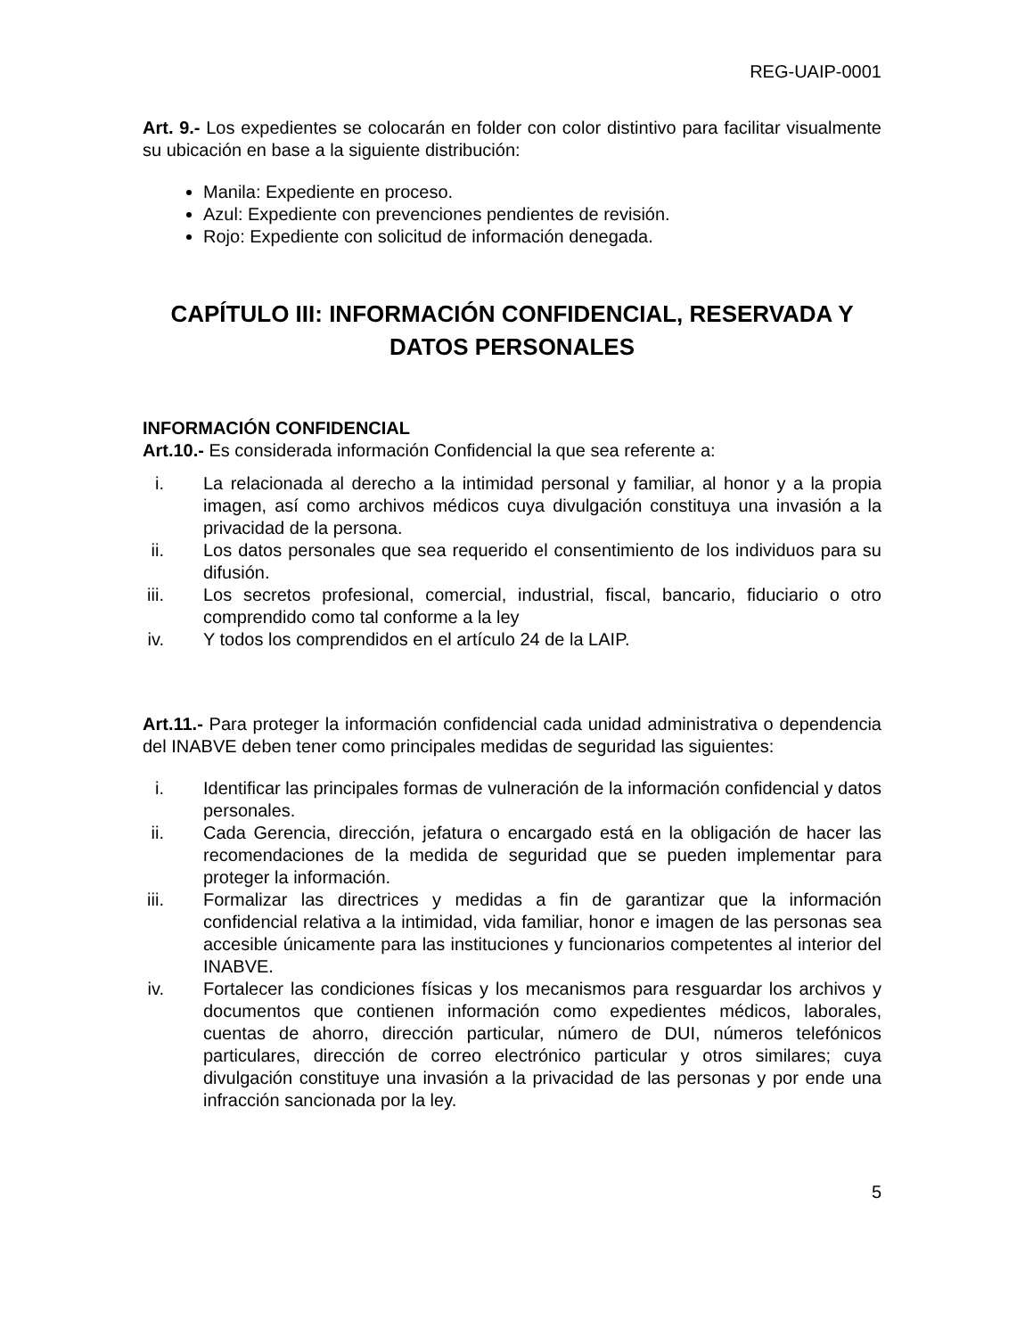REG-UAIP-0001
Art. 9.- Los expedientes se colocarán en folder con color distintivo para facilitar visualmente su ubicación en base a la siguiente distribución:
Manila: Expediente en proceso.
Azul: Expediente con prevenciones pendientes de revisión.
Rojo: Expediente con solicitud de información denegada.
CAPÍTULO III: INFORMACIÓN CONFIDENCIAL, RESERVADA Y DATOS PERSONALES
INFORMACIÓN CONFIDENCIAL
Art.10.- Es considerada información Confidencial la que sea referente a:
i. La relacionada al derecho a la intimidad personal y familiar, al honor y a la propia imagen, así como archivos médicos cuya divulgación constituya una invasión a la privacidad de la persona.
ii. Los datos personales que sea requerido el consentimiento de los individuos para su difusión.
iii. Los secretos profesional, comercial, industrial, fiscal, bancario, fiduciario o otro comprendido como tal conforme a la ley
iv. Y todos los comprendidos en el artículo 24 de la LAIP.
Art.11.- Para proteger la información confidencial cada unidad administrativa o dependencia del INABVE deben tener como principales medidas de seguridad las siguientes:
i. Identificar las principales formas de vulneración de la información confidencial y datos personales.
ii. Cada Gerencia, dirección, jefatura o encargado está en la obligación de hacer las recomendaciones de la medida de seguridad que se pueden implementar para proteger la información.
iii. Formalizar las directrices y medidas a fin de garantizar que la información confidencial relativa a la intimidad, vida familiar, honor e imagen de las personas sea accesible únicamente para las instituciones y funcionarios competentes al interior del INABVE.
iv. Fortalecer las condiciones físicas y los mecanismos para resguardar los archivos y documentos que contienen información como expedientes médicos, laborales, cuentas de ahorro, dirección particular, número de DUI, números telefónicos particulares, dirección de correo electrónico particular y otros similares; cuya divulgación constituye una invasión a la privacidad de las personas y por ende una infracción sancionada por la ley.
5